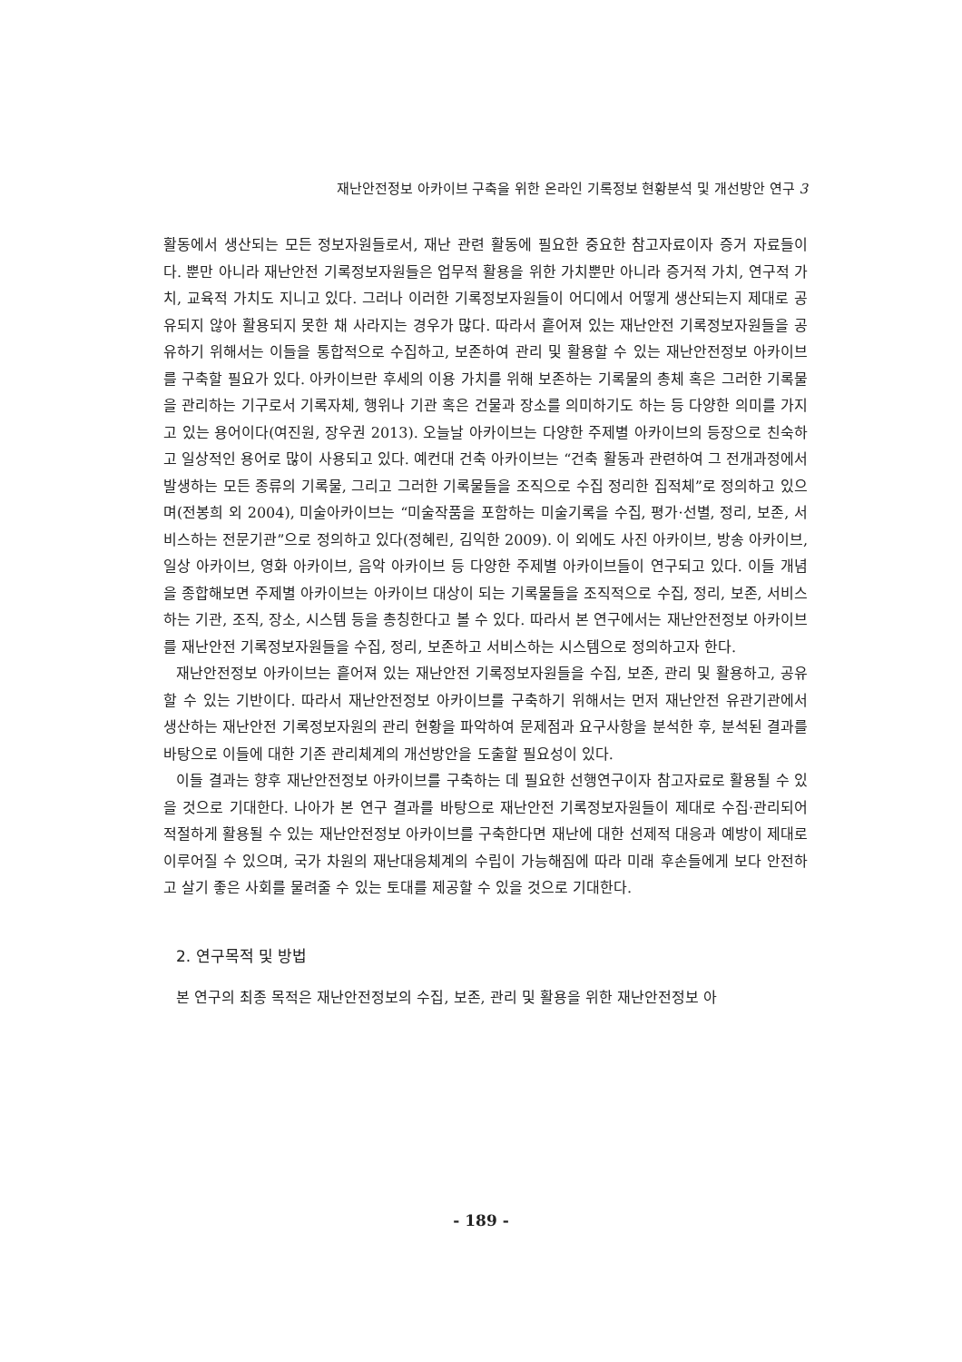재난안전정보 아카이브 구축을 위한 온라인 기록정보 현황분석 및 개선방안 연구 3
활동에서 생산되는 모든 정보자원들로서, 재난 관련 활동에 필요한 중요한 참고자료이자 증거 자료들이다. 뿐만 아니라 재난안전 기록정보자원들은 업무적 활용을 위한 가치뿐만 아니라 증거적 가치, 연구적 가치, 교육적 가치도 지니고 있다. 그러나 이러한 기록정보자원들이 어디에서 어떻게 생산되는지 제대로 공유되지 않아 활용되지 못한 채 사라지는 경우가 많다. 따라서 흩어져 있는 재난안전 기록정보자원들을 공유하기 위해서는 이들을 통합적으로 수집하고, 보존하여 관리 및 활용할 수 있는 재난안전정보 아카이브를 구축할 필요가 있다. 아카이브란 후세의 이용 가치를 위해 보존하는 기록물의 총체 혹은 그러한 기록물을 관리하는 기구로서 기록자체, 행위나 기관 혹은 건물과 장소를 의미하기도 하는 등 다양한 의미를 가지고 있는 용어이다(여진원, 장우권 2013). 오늘날 아카이브는 다양한 주제별 아카이브의 등장으로 친숙하고 일상적인 용어로 많이 사용되고 있다. 예컨대 건축 아카이브는 “건축 활동과 관련하여 그 전개과정에서 발생하는 모든 종류의 기록물, 그리고 그러한 기록물들을 조직으로 수집 정리한 집적체”로 정의하고 있으며(전봉희 외 2004), 미술아카이브는 “미술작품을 포함하는 미술기록을 수집, 평가·선별, 정리, 보존, 서비스하는 전문기관”으로 정의하고 있다(정혜린, 김익한 2009). 이 외에도 사진 아카이브, 방송 아카이브, 일상 아카이브, 영화 아카이브, 음악 아카이브 등 다양한 주제별 아카이브들이 연구되고 있다. 이들 개념을 종합해보면 주제별 아카이브는 아카이브 대상이 되는 기록물들을 조직적으로 수집, 정리, 보존, 서비스하는 기관, 조직, 장소, 시스템 등을 총칭한다고 볼 수 있다. 따라서 본 연구에서는 재난안전정보 아카이브를 재난안전 기록정보자원들을 수집, 정리, 보존하고 서비스하는 시스템으로 정의하고자 한다.
재난안전정보 아카이브는 흩어져 있는 재난안전 기록정보자원들을 수집, 보존, 관리 및 활용하고, 공유할 수 있는 기반이다. 따라서 재난안전정보 아카이브를 구축하기 위해서는 먼저 재난안전 유관기관에서 생산하는 재난안전 기록정보자원의 관리 현황을 파악하여 문제점과 요구사항을 분석한 후, 분석된 결과를 바탕으로 이들에 대한 기존 관리체계의 개선방안을 도출할 필요성이 있다.
이들 결과는 향후 재난안전정보 아카이브를 구축하는 데 필요한 선행연구이자 참고자료로 활용될 수 있을 것으로 기대한다. 나아가 본 연구 결과를 바탕으로 재난안전 기록정보자원들이 제대로 수집·관리되어 적절하게 활용될 수 있는 재난안전정보 아카이브를 구축한다면 재난에 대한 선제적 대응과 예방이 제대로 이루어질 수 있으며, 국가 차원의 재난대응체계의 수립이 가능해짐에 따라 미래 후손들에게 보다 안전하고 살기 좋은 사회를 물려줄 수 있는 토대를 제공할 수 있을 것으로 기대한다.
2. 연구목적 및 방법
본 연구의 최종 목적은 재난안전정보의 수집, 보존, 관리 및 활용을 위한 재난안전정보 아
- 189 -